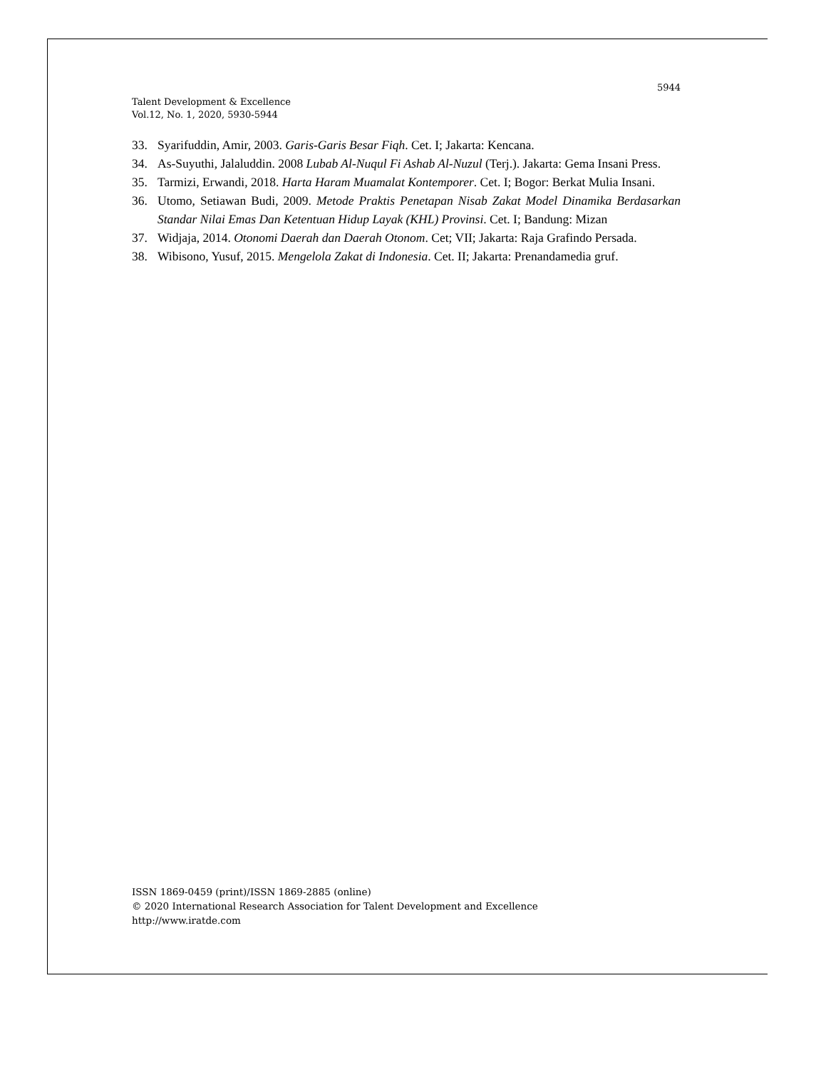5944
Talent Development & Excellence
Vol.12, No. 1, 2020, 5930-5944
33. Syarifuddin, Amir, 2003. Garis-Garis Besar Fiqh. Cet. I; Jakarta: Kencana.
34. As-Suyuthi, Jalaluddin. 2008 Lubab Al-Nuqul Fi Ashab Al-Nuzul (Terj.). Jakarta: Gema Insani Press.
35. Tarmizi, Erwandi, 2018. Harta Haram Muamalat Kontemporer. Cet. I; Bogor: Berkat Mulia Insani.
36. Utomo, Setiawan Budi, 2009. Metode Praktis Penetapan Nisab Zakat Model Dinamika Berdasarkan Standar Nilai Emas Dan Ketentuan Hidup Layak (KHL) Provinsi. Cet. I; Bandung: Mizan
37. Widjaja, 2014. Otonomi Daerah dan Daerah Otonom. Cet; VII; Jakarta: Raja Grafindo Persada.
38. Wibisono, Yusuf, 2015. Mengelola Zakat di Indonesia. Cet. II; Jakarta: Prenandamedia gruf.
ISSN 1869-0459 (print)/ISSN 1869-2885 (online)
© 2020 International Research Association for Talent Development and Excellence
http://www.iratde.com